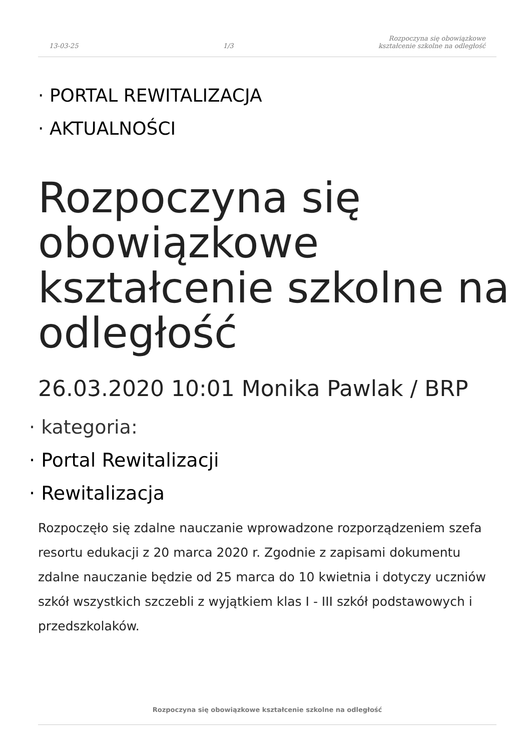13-03-25 1/3 Rozpoczyna się obowiązkowe
kształcenie szkolne na odległość
· PORTAL REWITALIZACJA
· AKTUALNOŚCI
Rozpoczyna się obowiązkowe kształcenie szkolne na odległość
26.03.2020 10:01 Monika Pawlak / BRP
· kategoria:
· Portal Rewitalizacji
· Rewitalizacja
Rozpoczęło się zdalne nauczanie wprowadzone rozporządzeniem szefa resortu edukacji z 20 marca 2020 r. Zgodnie z zapisami dokumentu zdalne nauczanie będzie od 25 marca do 10 kwietnia i dotyczy uczniów szkół wszystkich szczebli z wyjątkiem klas I - III szkół podstawowych i przedszkolaków.
Rozpoczyna się obowiązkowe kształcenie szkolne na odległość